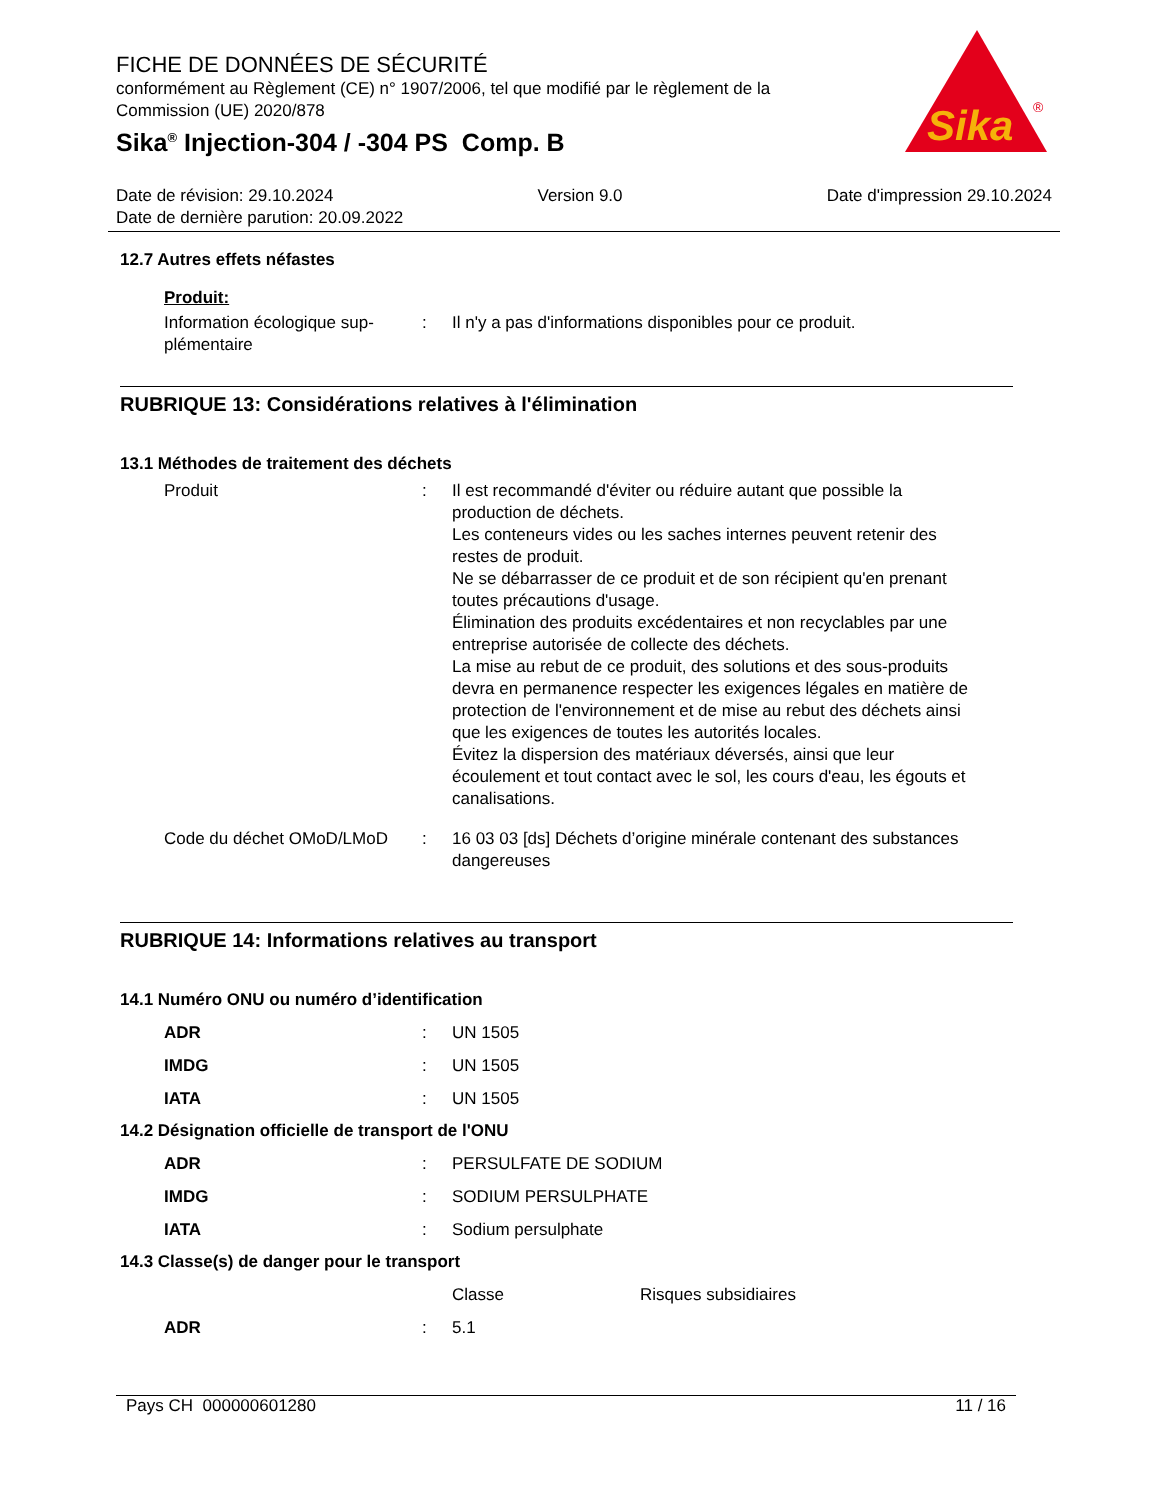FICHE DE DONNÉES DE SÉCURITÉ
conformément au Règlement (CE) n° 1907/2006, tel que modifié par le règlement de la Commission (UE) 2020/878
Sika<sup>®</sup> Injection-304 / -304 PS Comp. B
Sika
®
Date de révision: 29.10.2024 Version 9.0 Date d'impression 29.10.2024
Date de dernière parution: 20.09.2022
12.7 Autres effets néfastes
Produit:
| Information écologique sup-plémentaire | : | Il n'y a pas d'informations disponibles pour ce produit. |
RUBRIQUE 13: Considérations relatives à l'élimination
13.1 Méthodes de traitement des déchets
| Produit | : | Il est recommandé d'éviter ou réduire autant que possible la production de déchets. Les conteneurs vides ou les saches internes peuvent retenir des restes de produit. Ne se débarrasser de ce produit et de son récipient qu'en prenant toutes précautions d'usage. Élimination des produits excédentaires et non recyclables par une entreprise autorisée de collecte des déchets. La mise au rebut de ce produit, des solutions et des sous-produits devra en permanence respecter les exigences légales en matière de protection de l'environnement et de mise au rebut des déchets ainsi que les exigences de toutes les autorités locales. Évitez la dispersion des matériaux déversés, ainsi que leur écoulement et tout contact avec le sol, les cours d'eau, les égouts et canalisations. |
| Code du déchet OMoD/LMoD | : | 16 03 03 [ds] Déchets d’origine minérale contenant des substances dangereuses |
RUBRIQUE 14: Informations relatives au transport
14.1 Numéro ONU ou numéro d’identification
| ADR | : | UN 1505 |
| IMDG | : | UN 1505 |
| IATA | : | UN 1505 |
14.2 Désignation officielle de transport de l'ONU
| ADR | : | PERSULFATE DE SODIUM |
| IMDG | : | SODIUM PERSULPHATE |
| IATA | : | Sodium persulphate |
14.3 Classe(s) de danger pour le transport
| | | Classe | Risques subsidiaires |
| ADR | : | 5.1 | |
Pays CH 000000601280 11 / 16